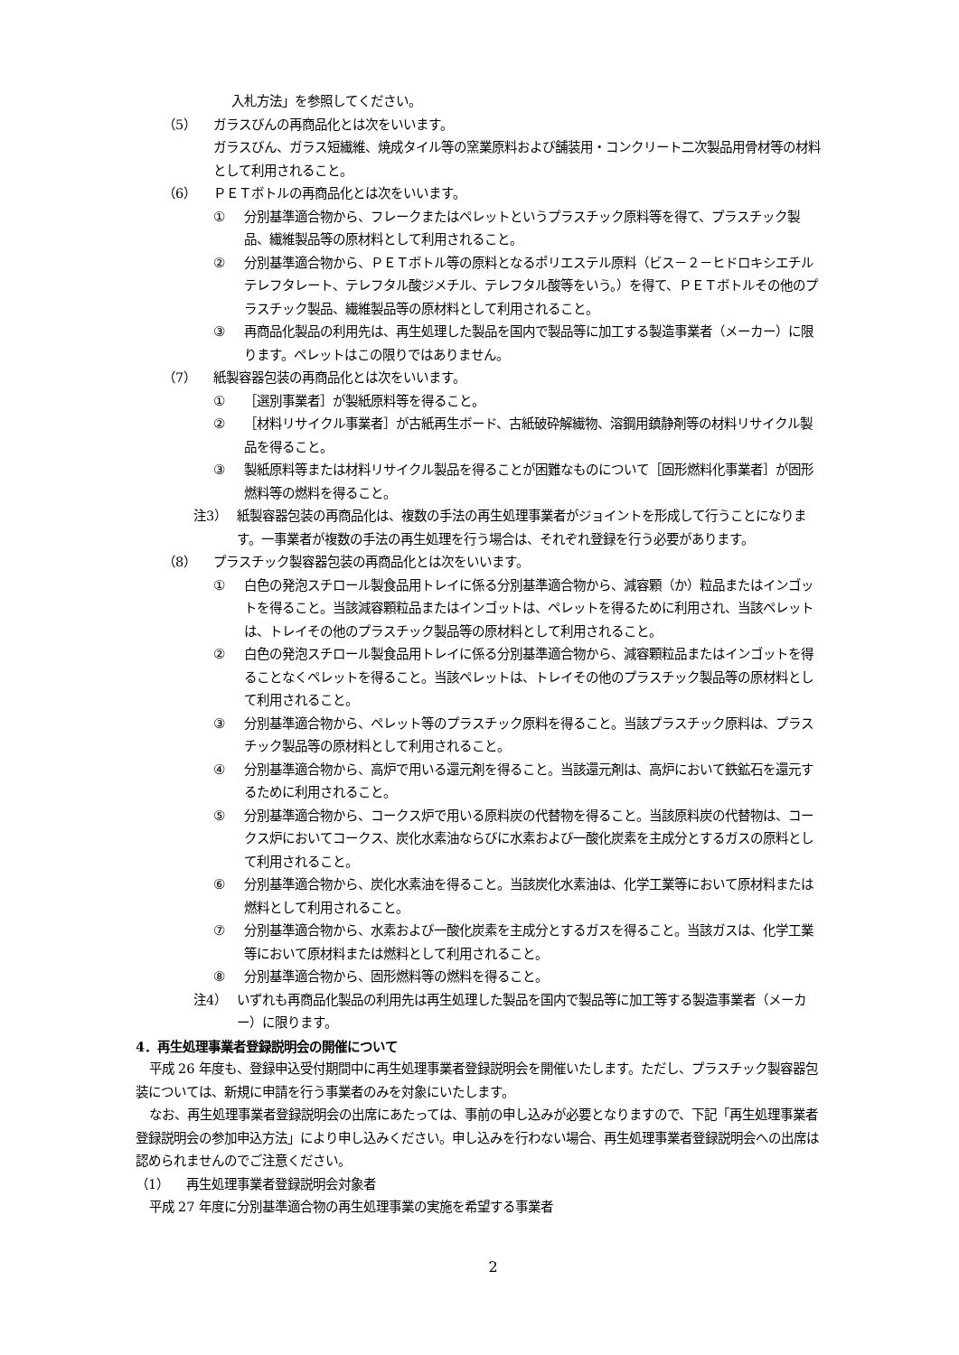入札方法」を参照してください。
（5） ガラスびんの再商品化とは次をいいます。
ガラスびん、ガラス短繊維、焼成タイル等の窯業原料および舗装用・コンクリート二次製品用骨材等の材料として利用されること。
（6） ＰＥＴボトルの再商品化とは次をいいます。
① 分別基準適合物から、フレークまたはペレットというプラスチック原料等を得て、プラスチック製品、繊維製品等の原材料として利用されること。
② 分別基準適合物から、ＰＥＴボトル等の原料となるポリエステル原料（ビス－２－ヒドロキシエチルテレフタレート、テレフタル酸ジメチル、テレフタル酸等をいう。）を得て、ＰＥＴボトルその他のプラスチック製品、繊維製品等の原材料として利用されること。
③ 再商品化製品の利用先は、再生処理した製品を国内で製品等に加工する製造事業者（メーカー）に限ります。ペレットはこの限りではありません。
（7） 紙製容器包装の再商品化とは次をいいます。
① ［選別事業者］が製紙原料等を得ること。
② ［材料リサイクル事業者］が古紙再生ボード、古紙破砕解繊物、溶鋼用鎮静剤等の材料リサイクル製品を得ること。
③ 製紙原料等または材料リサイクル製品を得ることが困難なものについて［固形燃料化事業者］が固形燃料等の燃料を得ること。
注3） 紙製容器包装の再商品化は、複数の手法の再生処理事業者がジョイントを形成して行うことになります。一事業者が複数の手法の再生処理を行う場合は、それぞれ登録を行う必要があります。
（8） プラスチック製容器包装の再商品化とは次をいいます。
① 白色の発泡スチロール製食品用トレイに係る分別基準適合物から、減容顆（か）粒品またはインゴットを得ること。当該減容顆粒品またはインゴットは、ペレットを得るために利用され、当該ペレットは、トレイその他のプラスチック製品等の原材料として利用されること。
② 白色の発泡スチロール製食品用トレイに係る分別基準適合物から、減容顆粒品またはインゴットを得ることなくペレットを得ること。当該ペレットは、トレイその他のプラスチック製品等の原材料として利用されること。
③ 分別基準適合物から、ペレット等のプラスチック原料を得ること。当該プラスチック原料は、プラスチック製品等の原材料として利用されること。
④ 分別基準適合物から、高炉で用いる還元剤を得ること。当該還元剤は、高炉において鉄鉱石を還元するために利用されること。
⑤ 分別基準適合物から、コークス炉で用いる原料炭の代替物を得ること。当該原料炭の代替物は、コークス炉においてコークス、炭化水素油ならびに水素および一酸化炭素を主成分とするガスの原料として利用されること。
⑥ 分別基準適合物から、炭化水素油を得ること。当該炭化水素油は、化学工業等において原材料または燃料として利用されること。
⑦ 分別基準適合物から、水素および一酸化炭素を主成分とするガスを得ること。当該ガスは、化学工業等において原材料または燃料として利用されること。
⑧ 分別基準適合物から、固形燃料等の燃料を得ること。
注4） いずれも再商品化製品の利用先は再生処理した製品を国内で製品等に加工等する製造事業者（メーカー）に限ります。
4．再生処理事業者登録説明会の開催について
平成 26 年度も、登録申込受付期間中に再生処理事業者登録説明会を開催いたします。ただし、プラスチック製容器包装については、新規に申請を行う事業者のみを対象にいたします。
なお、再生処理事業者登録説明会の出席にあたっては、事前の申し込みが必要となりますので、下記「再生処理事業者登録説明会の参加申込方法」により申し込みください。申し込みを行わない場合、再生処理事業者登録説明会への出席は認められませんのでご注意ください。
（1） 再生処理事業者登録説明会対象者
平成 27 年度に分別基準適合物の再生処理事業の実施を希望する事業者
2